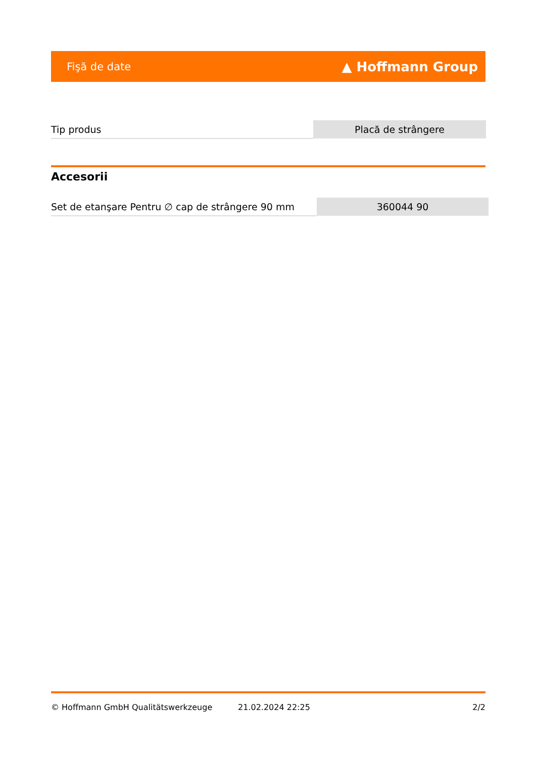Fişă de date ▲ Hoffmann Group
| Tip produs | Placă de strângere |
Accesorii
| Set de etanşare Pentru ∅ cap de strângere 90 mm | 360044 90 |
© Hoffmann GmbH Qualitätswerkzeuge 21.02.2024 22:25 2/2